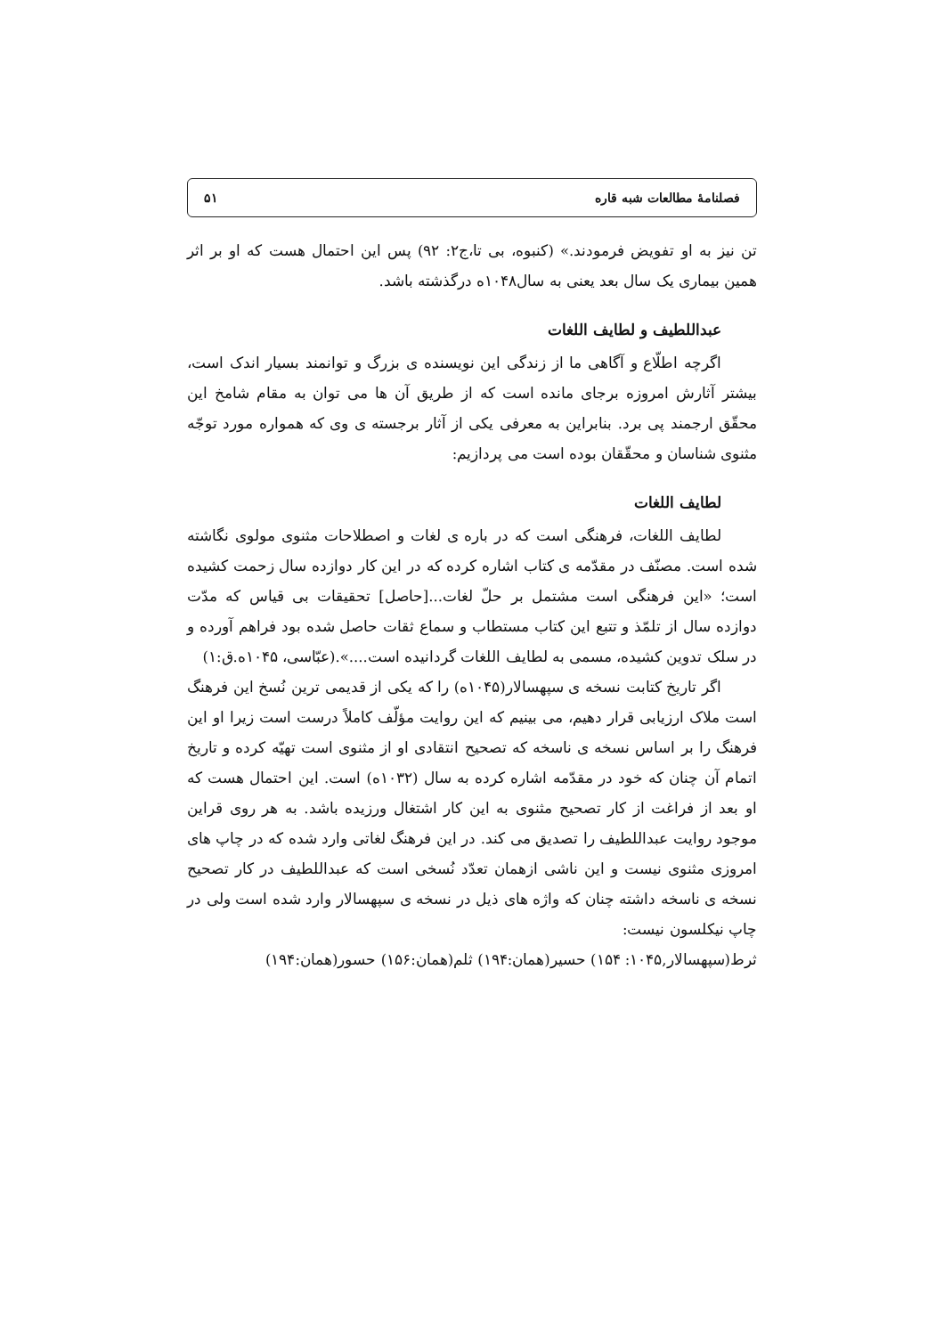فصلنامهٔ مطالعات شبه قاره ۵۱
تن نیز به او تفویض فرمودند.» (کنبوه، بی تا،ج۲: ۹۲) پس این احتمال هست که او بر اثر همین بیماری یک سال بعد یعنی به سال۱۰۴۸ه درگذشته باشد.
عبداللطیف و لطایف اللغات
اگرچه اطلّاع و آگاهی ما از زندگی این نویسنده ی بزرگ و توانمند بسیار اندک است، بیشتر آثارش امروزه برجای مانده است که از طریق آن ها می توان به مقام شامخ این محقّق ارجمند پی برد. بنابراین به معرفی یکی از آثار برجسته ی وی که همواره مورد توجّه مثنوی شناسان و محقّقان بوده است می پردازیم:
لطایف اللغات
لطایف اللغات، فرهنگی است که در باره ی لغات و اصطلاحات مثنوی مولوی نگاشته شده است. مصنّف در مقدّمه ی کتاب اشاره کرده که در این کار دوازده سال زحمت کشیده است؛ «این فرهنگی است مشتمل بر حلّ لغات...[حاصل] تحقیقات بی قیاس که مدّت دوازده سال از تلمّذ و تتبع این کتاب مستطاب و سماع ثقات حاصل شده بود فراهم آورده و در سلک تدوین کشیده، مسمی به لطایف اللغات گردانیده است....».(عبّاسی، ۱۰۴۵ه.ق:۱)
اگر تاریخ کتابت نسخه ی سپهسالار(۱۰۴۵ه) را که یکی از قدیمی ترین نُسخ این فرهنگ است ملاک ارزیابی قرار دهیم، می بینیم که این روایت مؤلّف کاملاً درست است زیرا او این فرهنگ را بر اساس نسخه ی ناسخه که تصحیح انتقادی او از مثنوی است تهیّه کرده و تاریخ اتمام آن چنان که خود در مقدّمه اشاره کرده به سال (۱۰۳۲ه) است. این احتمال هست که او بعد از فراغت از کار تصحیح مثنوی به این کار اشتغال ورزیده باشد. به هر روی قراین موجود روایت عبداللطیف را تصدیق می کند. در این فرهنگ لغاتی وارد شده که در چاپ های امروزی مثنوی نیست و این ناشی ازهمان تعدّد نُسخی است که عبداللطیف در کار تصحیح نسخه ی ناسخه داشته چنان که واژه های ذیل در نسخه ی سپهسالار وارد شده است ولی در چاپ نیکلسون نیست:
ثرط(سپهسالار,۱۰۴۵: ۱۵۴) حسیر(همان:۱۹۴) ثلم(همان:۱۵۶) حسور(همان:۱۹۴)